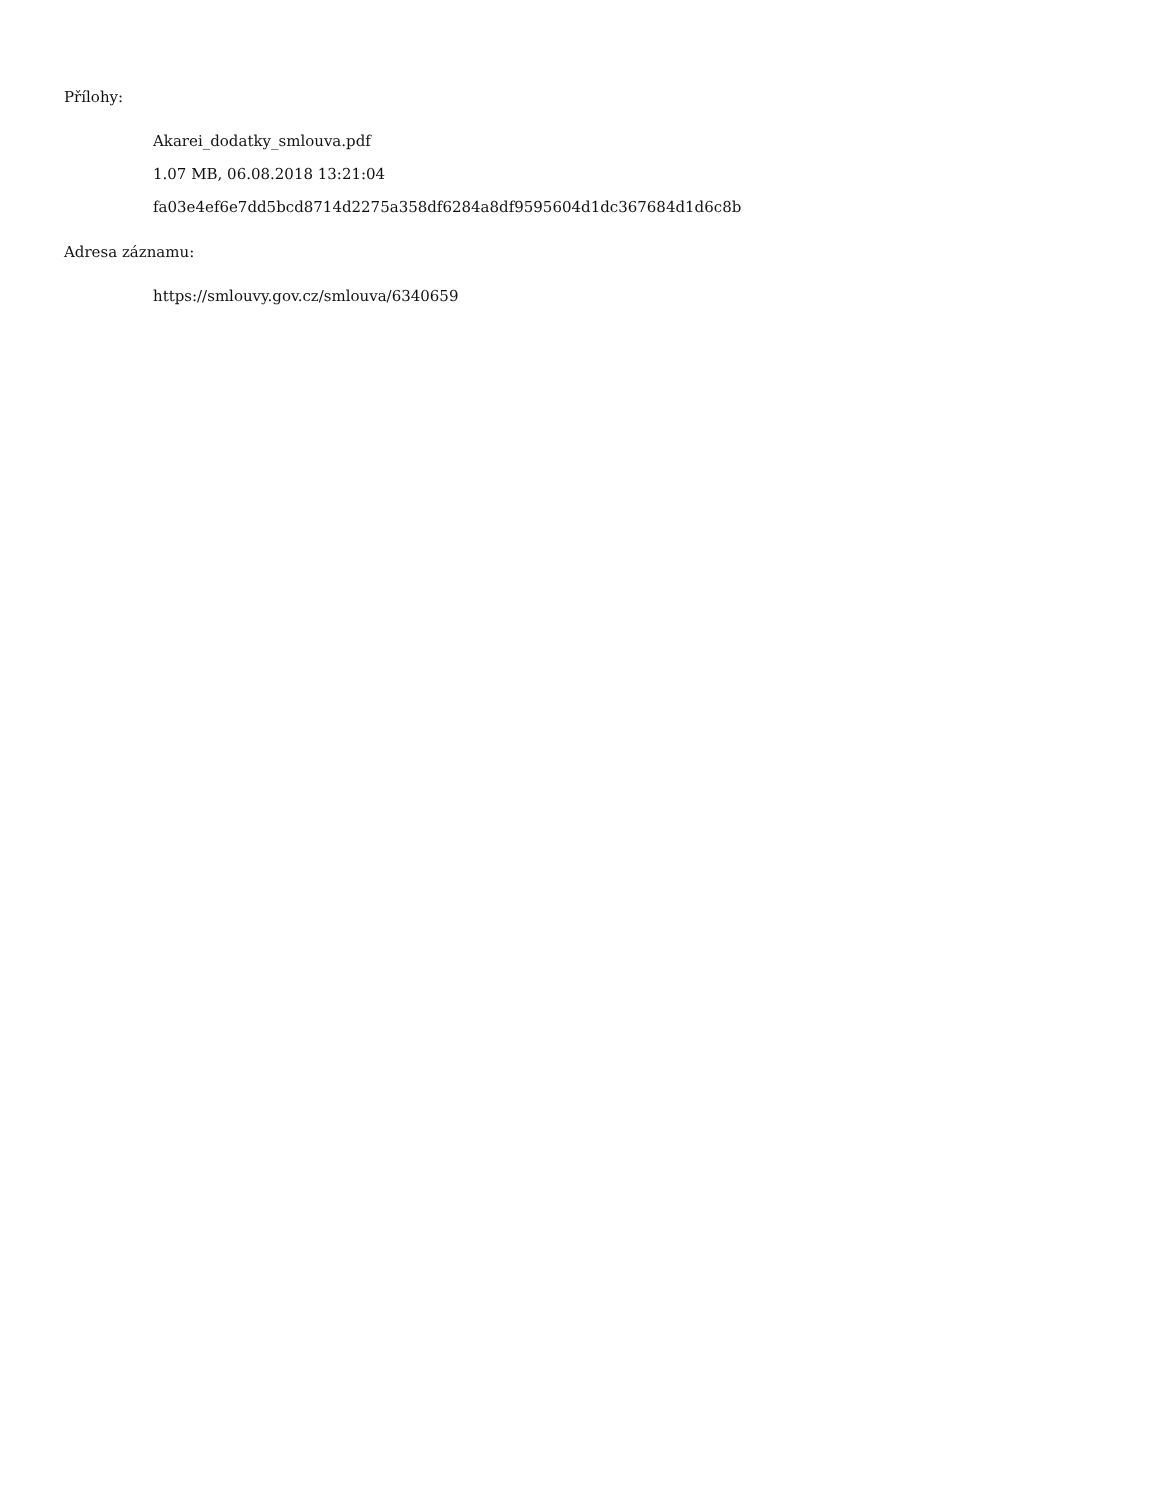Přílohy:
Akarei_dodatky_smlouva.pdf
1.07 MB, 06.08.2018 13:21:04
fa03e4ef6e7dd5bcd8714d2275a358df6284a8df9595604d1dc367684d1d6c8b
Adresa záznamu:
https://smlouvy.gov.cz/smlouva/6340659